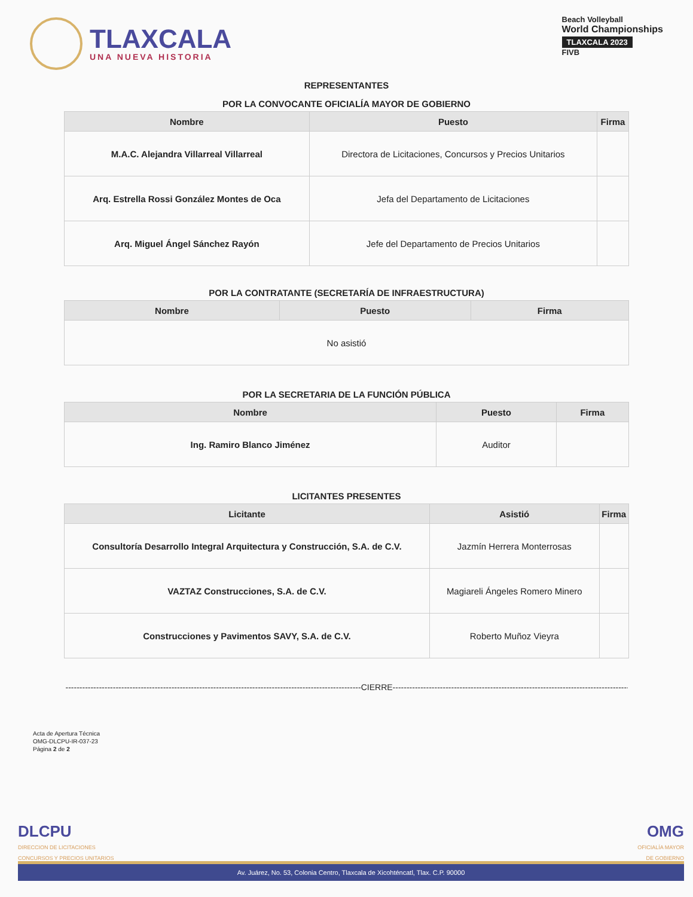TLAXCALA
UNA NUEVA HISTORIA
Beach Volleyball
World Championships
TLAXCALA 2023
FIVB
REPRESENTANTES
POR LA CONVOCANTE OFICIALÍA MAYOR DE GOBIERNO
| Nombre | Puesto | Firma |
| --- | --- | --- |
| M.A.C. Alejandra Villarreal Villarreal | Directora de Licitaciones, Concursos y Precios Unitarios | |
| Arq. Estrella Rossi González Montes de Oca | Jefa del Departamento de Licitaciones | |
| Arq. Miguel Ángel Sánchez Rayón | Jefe del Departamento de Precios Unitarios | |
POR LA CONTRATANTE (SECRETARÍA DE INFRAESTRUCTURA)
| Nombre | Puesto | Firma |
| --- | --- | --- |
| No asistió | | |
POR LA SECRETARIA DE LA FUNCIÓN PÚBLICA
| Nombre | Puesto | Firma |
| --- | --- | --- |
| Ing. Ramiro Blanco Jiménez | Auditor | |
LICITANTES PRESENTES
| Licitante | Asistió | Firma |
| --- | --- | --- |
| Consultoría Desarrollo Integral Arquitectura y Construcción, S.A. de C.V. | Jazmín Herrera Monterrosas | |
| VAZTAZ Construcciones, S.A. de C.V. | Magiareli Ángeles Romero Minero | |
| Construcciones y Pavimentos SAVY, S.A. de C.V. | Roberto Muñoz Vieyra | |
----------------------------------------------------------------------------------------------------------CIERRE----------------------------------------------------------------------------------------------------------
Acta de Apertura Técnica
OMG-DLCPU-IR-037-23
Página 2 de 2
DLCPU
DIRECCION DE LICITACIONES
CONCURSOS Y PRECIOS UNITARIOS
OMG
OFICIALÍA MAYOR
DE GOBIERNO
Av. Juárez, No. 53, Colonia Centro, Tlaxcala de Xicohténcatl, Tlax. C.P. 90000